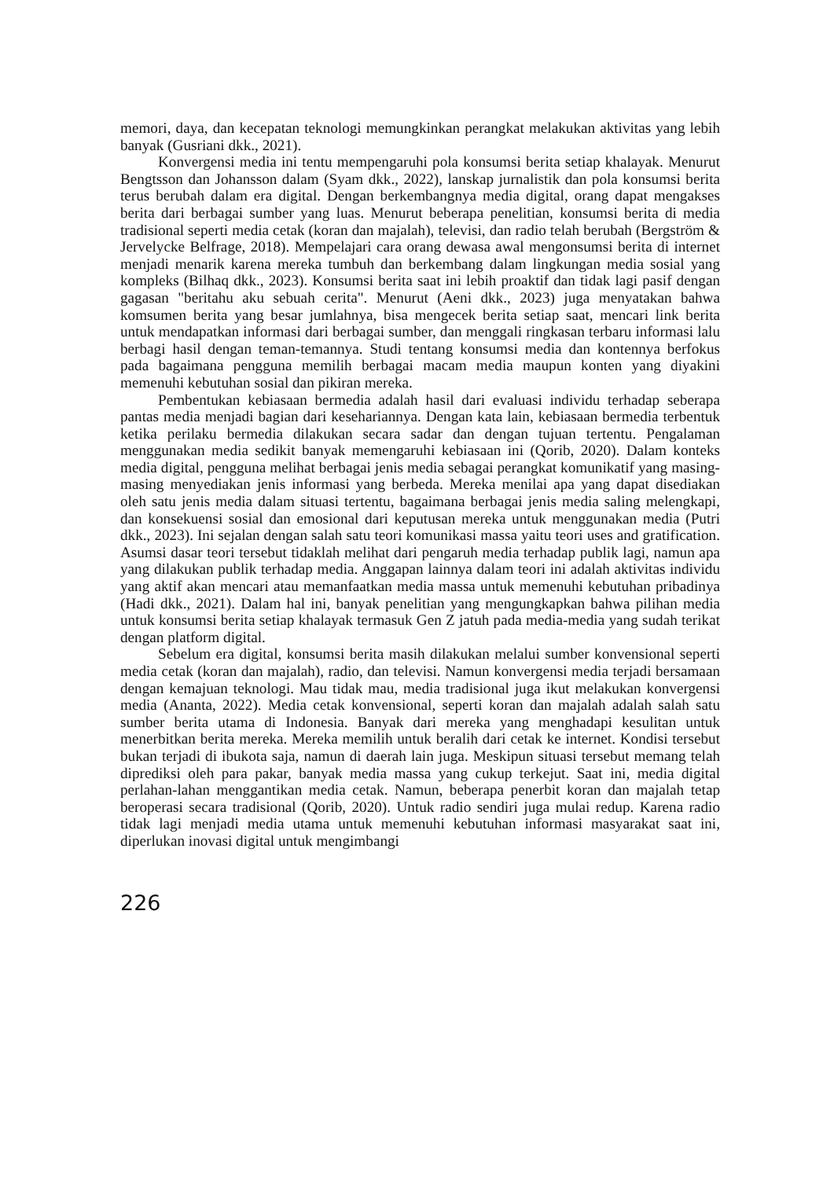memori, daya, dan kecepatan teknologi memungkinkan perangkat melakukan aktivitas yang lebih banyak (Gusriani dkk., 2021).
Konvergensi media ini tentu mempengaruhi pola konsumsi berita setiap khalayak. Menurut Bengtsson dan Johansson dalam (Syam dkk., 2022), lanskap jurnalistik dan pola konsumsi berita terus berubah dalam era digital. Dengan berkembangnya media digital, orang dapat mengakses berita dari berbagai sumber yang luas. Menurut beberapa penelitian, konsumsi berita di media tradisional seperti media cetak (koran dan majalah), televisi, dan radio telah berubah (Bergström & Jervelycke Belfrage, 2018). Mempelajari cara orang dewasa awal mengonsumsi berita di internet menjadi menarik karena mereka tumbuh dan berkembang dalam lingkungan media sosial yang kompleks (Bilhaq dkk., 2023). Konsumsi berita saat ini lebih proaktif dan tidak lagi pasif dengan gagasan "beritahu aku sebuah cerita". Menurut (Aeni dkk., 2023) juga menyatakan bahwa komsumen berita yang besar jumlahnya, bisa mengecek berita setiap saat, mencari link berita untuk mendapatkan informasi dari berbagai sumber, dan menggali ringkasan terbaru informasi lalu berbagi hasil dengan teman-temannya. Studi tentang konsumsi media dan kontennya berfokus pada bagaimana pengguna memilih berbagai macam media maupun konten yang diyakini memenuhi kebutuhan sosial dan pikiran mereka.
Pembentukan kebiasaan bermedia adalah hasil dari evaluasi individu terhadap seberapa pantas media menjadi bagian dari kesehariannya. Dengan kata lain, kebiasaan bermedia terbentuk ketika perilaku bermedia dilakukan secara sadar dan dengan tujuan tertentu. Pengalaman menggunakan media sedikit banyak memengaruhi kebiasaan ini (Qorib, 2020). Dalam konteks media digital, pengguna melihat berbagai jenis media sebagai perangkat komunikatif yang masing-masing menyediakan jenis informasi yang berbeda. Mereka menilai apa yang dapat disediakan oleh satu jenis media dalam situasi tertentu, bagaimana berbagai jenis media saling melengkapi, dan konsekuensi sosial dan emosional dari keputusan mereka untuk menggunakan media (Putri dkk., 2023). Ini sejalan dengan salah satu teori komunikasi massa yaitu teori uses and gratification. Asumsi dasar teori tersebut tidaklah melihat dari pengaruh media terhadap publik lagi, namun apa yang dilakukan publik terhadap media. Anggapan lainnya dalam teori ini adalah aktivitas individu yang aktif akan mencari atau memanfaatkan media massa untuk memenuhi kebutuhan pribadinya (Hadi dkk., 2021). Dalam hal ini, banyak penelitian yang mengungkapkan bahwa pilihan media untuk konsumsi berita setiap khalayak termasuk Gen Z jatuh pada media-media yang sudah terikat dengan platform digital.
Sebelum era digital, konsumsi berita masih dilakukan melalui sumber konvensional seperti media cetak (koran dan majalah), radio, dan televisi. Namun konvergensi media terjadi bersamaan dengan kemajuan teknologi. Mau tidak mau, media tradisional juga ikut melakukan konvergensi media (Ananta, 2022). Media cetak konvensional, seperti koran dan majalah adalah salah satu sumber berita utama di Indonesia. Banyak dari mereka yang menghadapi kesulitan untuk menerbitkan berita mereka. Mereka memilih untuk beralih dari cetak ke internet. Kondisi tersebut bukan terjadi di ibukota saja, namun di daerah lain juga. Meskipun situasi tersebut memang telah diprediksi oleh para pakar, banyak media massa yang cukup terkejut. Saat ini, media digital perlahan-lahan menggantikan media cetak. Namun, beberapa penerbit koran dan majalah tetap beroperasi secara tradisional (Qorib, 2020). Untuk radio sendiri juga mulai redup. Karena radio tidak lagi menjadi media utama untuk memenuhi kebutuhan informasi masyarakat saat ini, diperlukan inovasi digital untuk mengimbangi
226